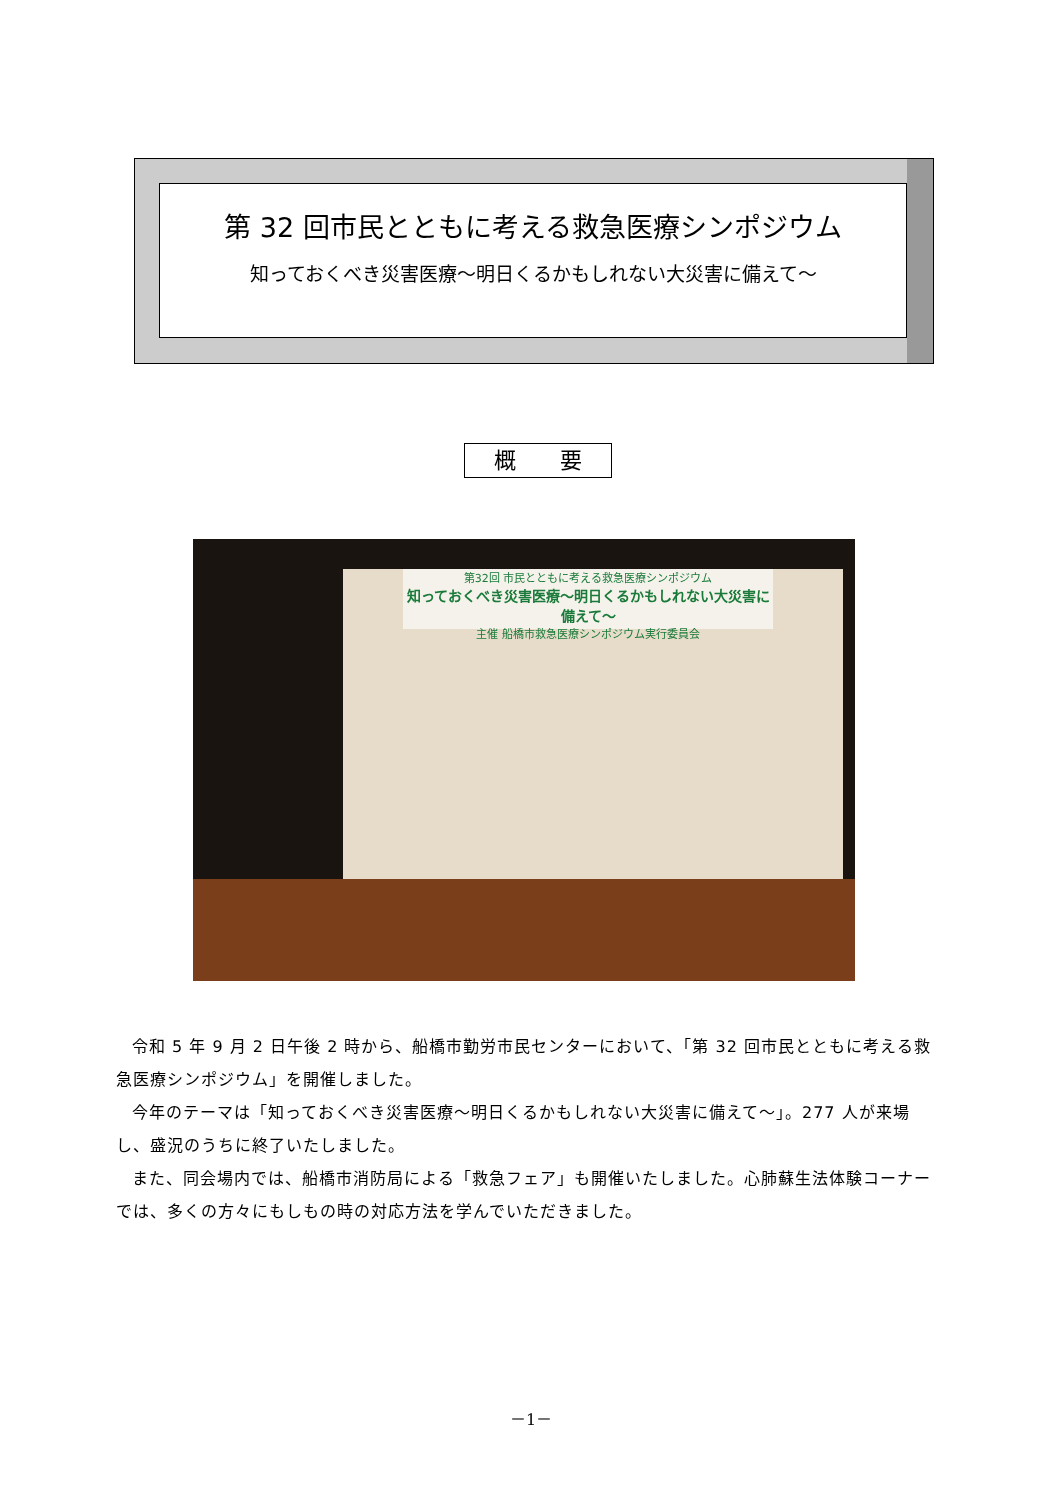第 32 回市民とともに考える救急医療シンポジウム
知っておくべき災害医療～明日くるかもしれない大災害に備えて～
概　　要
第32回 市民とともに考える救急医療シンポジウム
知っておくべき災害医療～明日くるかもしれない大災害に備えて～
主催 船橋市救急医療シンポジウム実行委員会
令和 5 年 9 月 2 日午後 2 時から、船橋市勤労市民センターにおいて、「第 32 回市民とともに考える救急医療シンポジウム」を開催しました。
今年のテーマは「知っておくべき災害医療～明日くるかもしれない大災害に備えて～」。277 人が来場し、盛況のうちに終了いたしました。
また、同会場内では、船橋市消防局による「救急フェア」も開催いたしました。心肺蘇生法体験コーナーでは、多くの方々にもしもの時の対応方法を学んでいただきました。
－1－